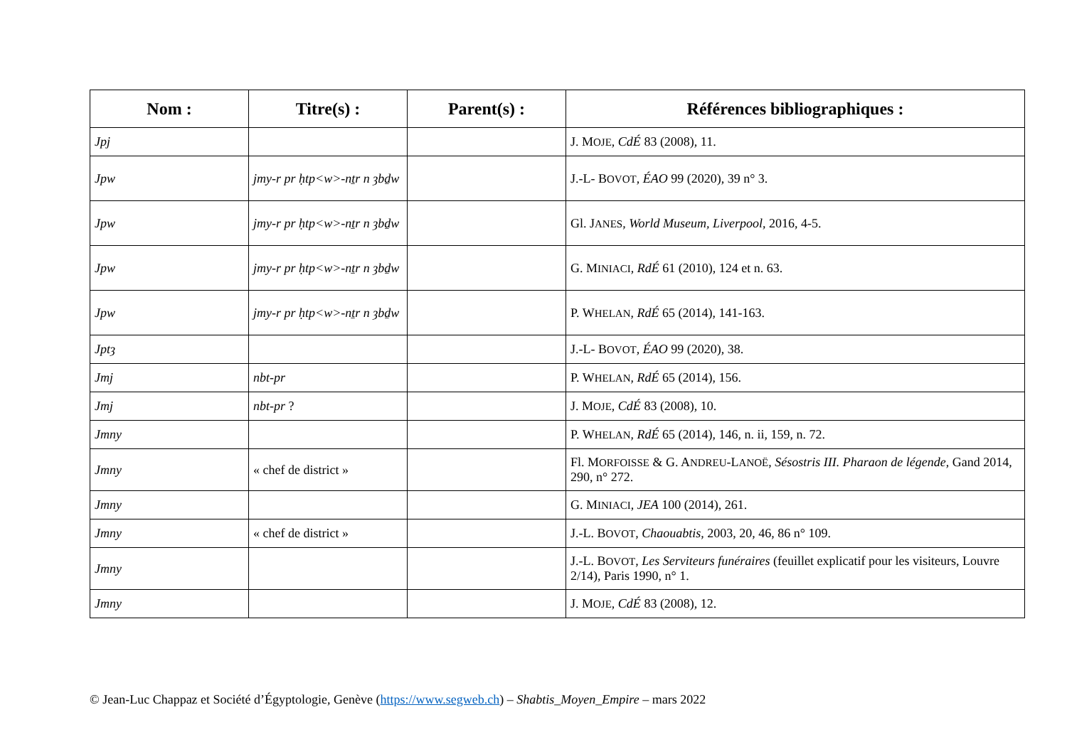| Nom : | Titre(s) : | Parent(s) : | Références bibliographiques : |
| --- | --- | --- | --- |
| Jpj | | | J. M OJE , CdÉ 83 (2008), 11. |
| Jpw | jmy-r pr ḥtp<w>-nṯr n ȝbḏw | | J.-L- B OVOT , ÉAO 99 (2020), 39 n° 3. |
| Jpw | jmy-r pr ḥtp<w>-nṯr n ȝbḏw | | Gl. J ANES , World Museum, Liverpool , 2016, 4-5. |
| Jpw | jmy-r pr ḥtp<w>-nṯr n ȝbḏw | | G. M INIACI , RdÉ 61 (2010), 124 et n. 63. |
| Jpw | jmy-r pr ḥtp<w>-nṯr n ȝbḏw | | P. W HELAN , RdÉ 65 (2014), 141-163. |
| Jptȝ | | | J.-L- B OVOT , ÉAO 99 (2020), 38. |
| Jmj | nbt-pr | | P. W HELAN , RdÉ 65 (2014), 156. |
| Jmj | nbt-pr ? | | J. M OJE , CdÉ 83 (2008), 10. |
| Jmny | | | P. W HELAN , RdÉ 65 (2014), 146, n. ii, 159, n. 72. |
| Jmny | « chef de district » | | Fl. M ORFOISSE & G. A NDREU -L ANOË , Sésostris III. Pharaon de légende , Gand 2014, 290, n° 272. |
| Jmny | | | G. M INIACI , JEA 100 (2014), 261. |
| Jmny | « chef de district » | | J.-L. B OVOT , Chaouabtis , 2003, 20, 46, 86 n° 109. |
| Jmny | | | J.-L. B OVOT , Les Serviteurs funéraires (feuillet explicatif pour les visiteurs, Louvre 2/14), Paris 1990, n° 1. |
| Jmny | | | J. M OJE , CdÉ 83 (2008), 12. |
© Jean-Luc Chappaz et Société d’Égyptologie, Genève (https://www.segweb.ch) – Shabtis_Moyen_Empire – mars 2022